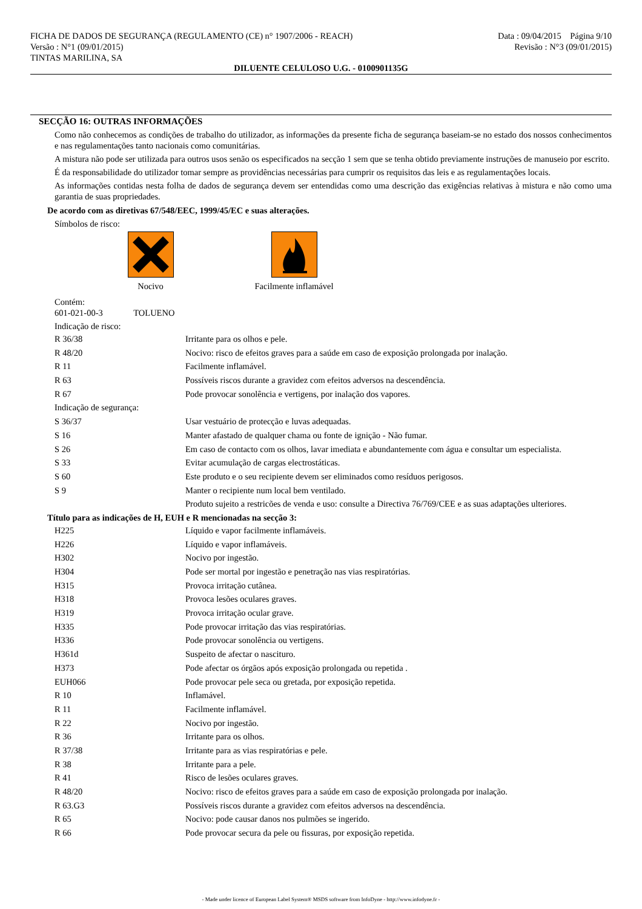FICHA DE DADOS DE SEGURANÇA (REGULAMENTO (CE) n° 1907/2006 - REACH)
Versão : N°1 (09/01/2015)
TINTAS MARILINA, SA
Data : 09/04/2015 Página 9/10
Revisão : N°3 (09/01/2015)
DILUENTE CELULOSO U.G. - 0100901135G
SECÇÃO 16: OUTRAS INFORMAÇÕES
Como não conhecemos as condições de trabalho do utilizador, as informações da presente ficha de segurança baseiam-se no estado dos nossos conhecimentos e nas regulamentações tanto nacionais como comunitárias.
A mistura não pode ser utilizada para outros usos senão os especificados na secção 1 sem que se tenha obtido previamente instruções de manuseio por escrito.
É da responsabilidade do utilizador tomar sempre as providências necessárias para cumprir os requisitos das leis e as regulamentações locais.
As informações contidas nesta folha de dados de segurança devem ser entendidas como uma descrição das exigências relativas à mistura e não como uma garantia de suas propriedades.
De acordo com as diretivas 67/548/EEC, 1999/45/EC e suas alterações.
Símbolos de risco:
Nocivo Facilmente inflamável
Contém:
601-021-00-3 TOLUENO
Indicação de risco:
| R 36/38 | Irritante para os olhos e pele. |
| R 48/20 | Nocivo: risco de efeitos graves para a saúde em caso de exposição prolongada por inalação. |
| R 11 | Facilmente inflamável. |
| R 63 | Possíveis riscos durante a gravidez com efeitos adversos na descendência. |
| R 67 | Pode provocar sonolência e vertigens, por inalação dos vapores. |
| Indicação de segurança: | |
| S 36/37 | Usar vestuário de protecção e luvas adequadas. |
| S 16 | Manter afastado de qualquer chama ou fonte de ignição - Não fumar. |
| S 26 | Em caso de contacto com os olhos, lavar imediata e abundantemente com água e consultar um especialista. |
| S 33 | Evitar acumulação de cargas electrostáticas. |
| S 60 | Este produto e o seu recipiente devem ser eliminados como resíduos perigosos. |
| S 9 | Manter o recipiente num local bem ventilado. |
| | Produto sujeito a restricões de venda e uso: consulte a Directiva 76/769/CEE e as suas adaptações ulteriores. |
Título para as indicações de H, EUH e R mencionadas na secção 3:
| H225 | Líquido e vapor facilmente inflamáveis. |
| H226 | Líquido e vapor inflamáveis. |
| H302 | Nocivo por ingestão. |
| H304 | Pode ser mortal por ingestão e penetração nas vias respiratórias. |
| H315 | Provoca irritação cutânea. |
| H318 | Provoca lesões oculares graves. |
| H319 | Provoca irritação ocular grave. |
| H335 | Pode provocar irritação das vias respiratórias. |
| H336 | Pode provocar sonolência ou vertigens. |
| H361d | Suspeito de afectar o nascituro. |
| H373 | Pode afectar os órgãos após exposição prolongada ou repetida . |
| EUH066 | Pode provocar pele seca ou gretada, por exposição repetida. |
| R 10 | Inflamável. |
| R 11 | Facilmente inflamável. |
| R 22 | Nocivo por ingestão. |
| R 36 | Irritante para os olhos. |
| R 37/38 | Irritante para as vias respiratórias e pele. |
| R 38 | Irritante para a pele. |
| R 41 | Risco de lesões oculares graves. |
| R 48/20 | Nocivo: risco de efeitos graves para a saúde em caso de exposição prolongada por inalação. |
| R 63.G3 | Possíveis riscos durante a gravidez com efeitos adversos na descendência. |
| R 65 | Nocivo: pode causar danos nos pulmões se ingerido. |
| R 66 | Pode provocar secura da pele ou fissuras, por exposição repetida. |
- Made under licence of European Label System® MSDS software from InfoDyne - http://www.infodyne.fr -